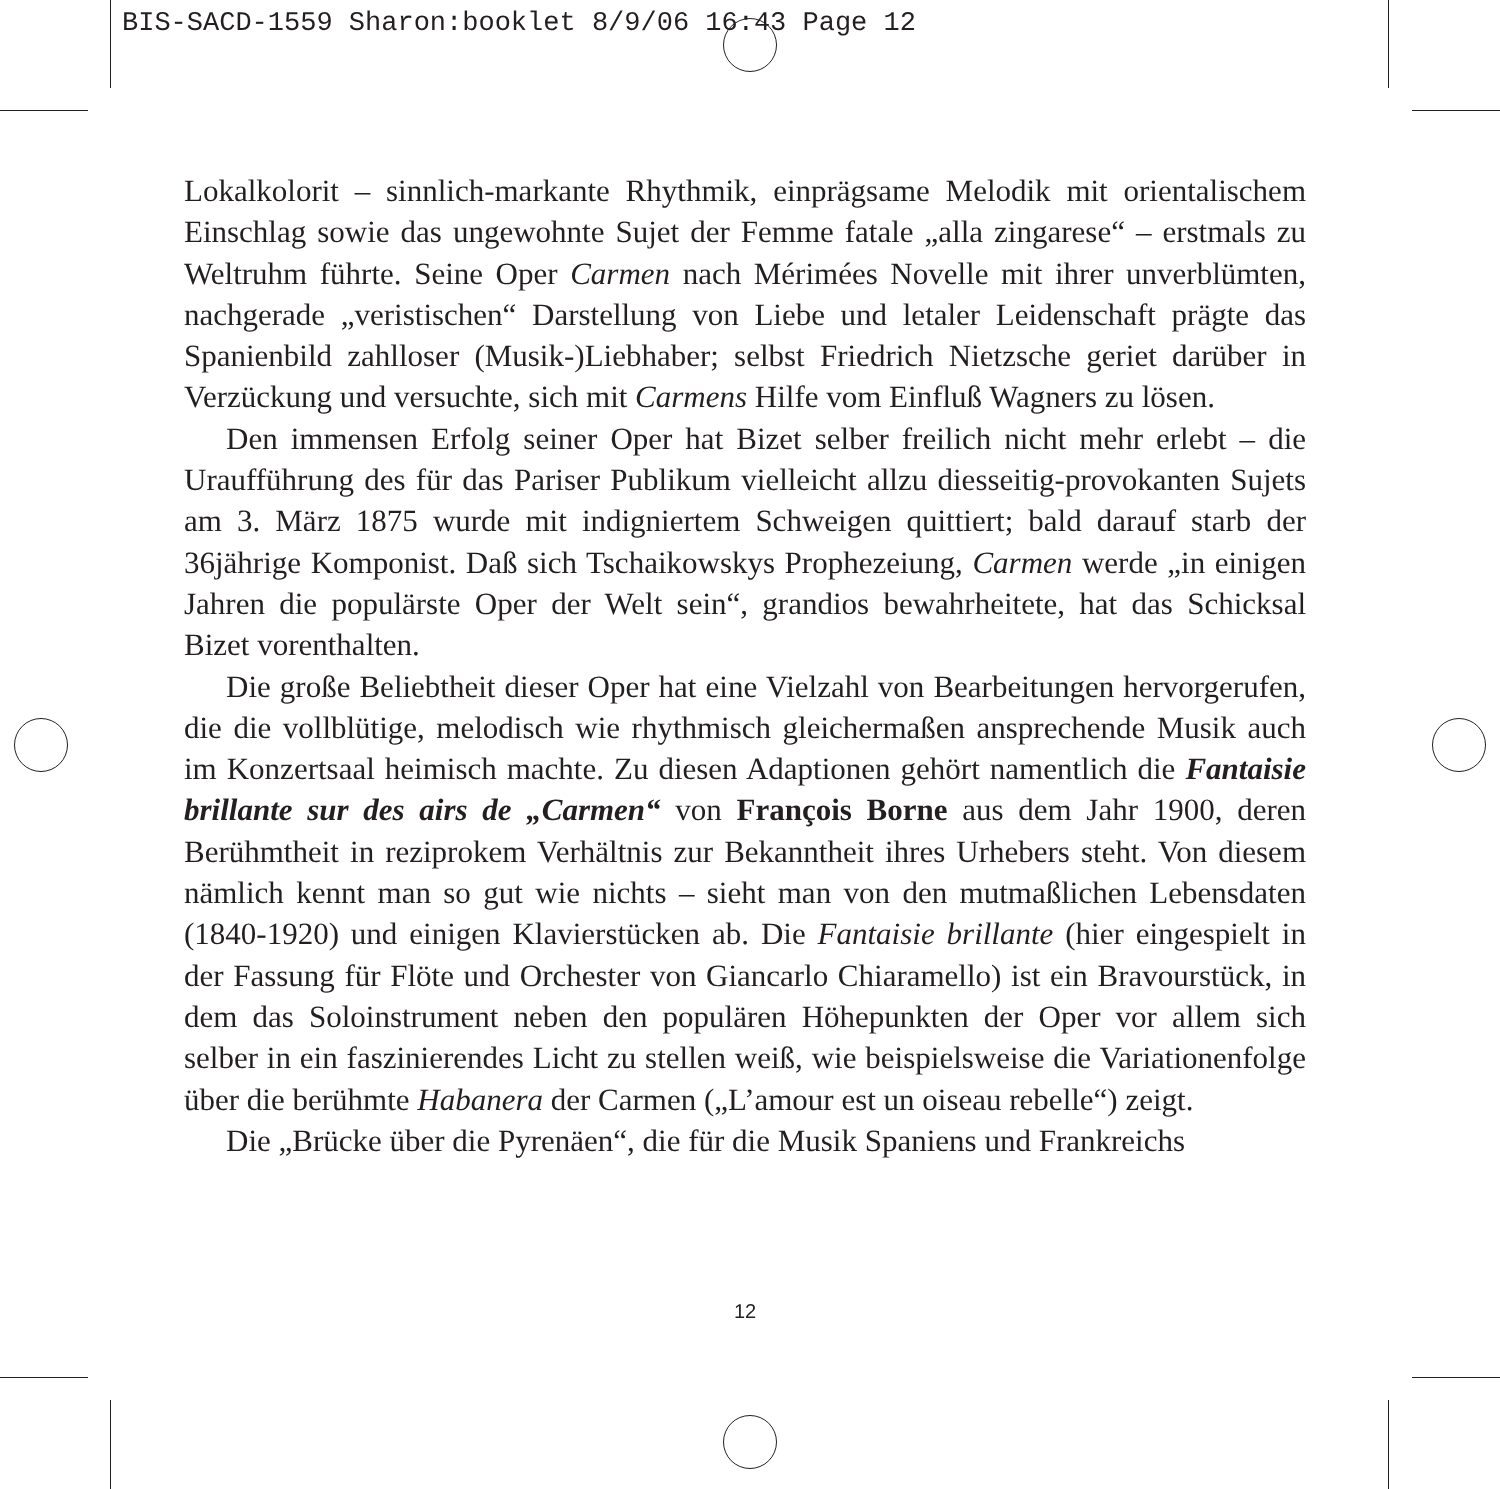BIS-SACD-1559 Sharon:booklet 8/9/06 16:43 Page 12
Lokalkolorit – sinnlich-markante Rhythmik, einprägsame Melodik mit orientalischem Einschlag sowie das ungewohnte Sujet der Femme fatale „alla zingarese“ – erstmals zu Weltruhm führte. Seine Oper Carmen nach Mérimées Novelle mit ihrer unverblümten, nachgerade „veristischen“ Darstellung von Liebe und letaler Leidenschaft prägte das Spanienbild zahlloser (Musik-)Liebhaber; selbst Friedrich Nietzsche geriet darüber in Verzückung und versuchte, sich mit Carmens Hilfe vom Einfluß Wagners zu lösen.
Den immensen Erfolg seiner Oper hat Bizet selber freilich nicht mehr erlebt – die Uraufführung des für das Pariser Publikum vielleicht allzu diesseitig-provokanten Sujets am 3. März 1875 wurde mit indigniertem Schweigen quittiert; bald darauf starb der 36jährige Komponist. Daß sich Tschaikowskys Prophezeiung, Carmen werde „in einigen Jahren die populärste Oper der Welt sein“, grandios bewahrheitete, hat das Schicksal Bizet vorenthalten.
Die große Beliebtheit dieser Oper hat eine Vielzahl von Bearbeitungen hervorgerufen, die die vollblütige, melodisch wie rhythmisch gleichermaßen ansprechende Musik auch im Konzertsaal heimisch machte. Zu diesen Adaptionen gehört namentlich die Fantaisie brillante sur des airs de „Carmen“ von François Borne aus dem Jahr 1900, deren Berühmtheit in reziprokem Verhältnis zur Bekanntheit ihres Urhebers steht. Von diesem nämlich kennt man so gut wie nichts – sieht man von den mutmaßlichen Lebensdaten (1840-1920) und einigen Klavierstücken ab. Die Fantaisie brillante (hier eingespielt in der Fassung für Flöte und Orchester von Giancarlo Chiaramello) ist ein Bravourstück, in dem das Soloinstrument neben den populären Höhepunkten der Oper vor allem sich selber in ein faszinierendes Licht zu stellen weiß, wie beispielsweise die Variationenfolge über die berühmte Habanera der Carmen („L’amour est un oiseau rebelle“) zeigt.
Die „Brücke über die Pyrenäen“, die für die Musik Spaniens und Frankreichs
12